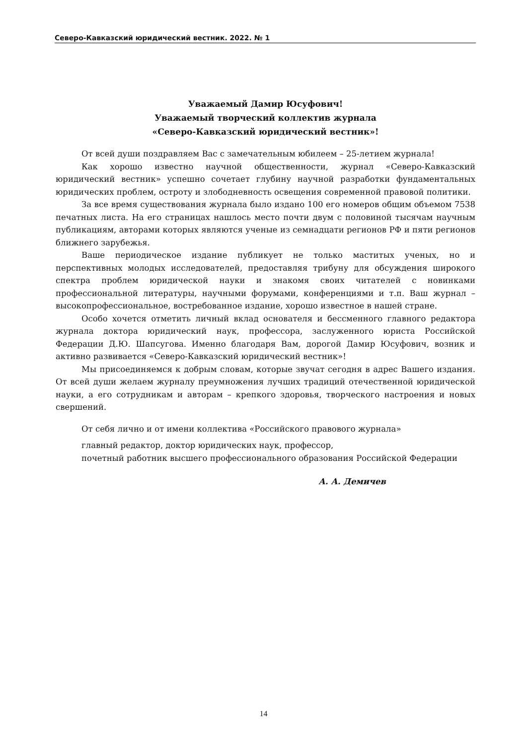Северо-Кавказский юридический вестник. 2022. № 1
Уважаемый Дамир Юсуфович!
Уважаемый творческий коллектив журнала
«Северо-Кавказский юридический вестник»!
От всей души поздравляем Вас с замечательным юбилеем – 25-летием журнала!
Как хорошо известно научной общественности, журнал «Северо-Кавказский юридический вестник» успешно сочетает глубину научной разработки фундаментальных юридических проблем, остроту и злободневность освещения современной правовой политики.
За все время существования журнала было издано 100 его номеров общим объемом 7538 печатных листа. На его страницах нашлось место почти двум с половиной тысячам научным публикациям, авторами которых являются ученые из семнадцати регионов РФ и пяти регионов ближнего зарубежья.
Ваше периодическое издание публикует не только маститых ученых, но и перспективных молодых исследователей, предоставляя трибуну для обсуждения широкого спектра проблем юридической науки и знакомя своих читателей с новинками профессиональной литературы, научными форумами, конференциями и т.п. Ваш журнал – высокопрофессиональное, востребованное издание, хорошо известное в нашей стране.
Особо хочется отметить личный вклад основателя и бессменного главного редактора журнала доктора юридический наук, профессора, заслуженного юриста Российской Федерации Д.Ю. Шапсугова. Именно благодаря Вам, дорогой Дамир Юсуфович, возник и активно развивается «Северо-Кавказский юридический вестник»!
Мы присоединяемся к добрым словам, которые звучат сегодня в адрес Вашего издания. От всей души желаем журналу преумножения лучших традиций отечественной юридической науки, а его сотрудникам и авторам – крепкого здоровья, творческого настроения и новых свершений.
От себя лично и от имени коллектива «Российского правового журнала»
главный редактор, доктор юридических наук, профессор,
почетный работник высшего профессионального образования Российской Федерации
А. А. Демичев
14